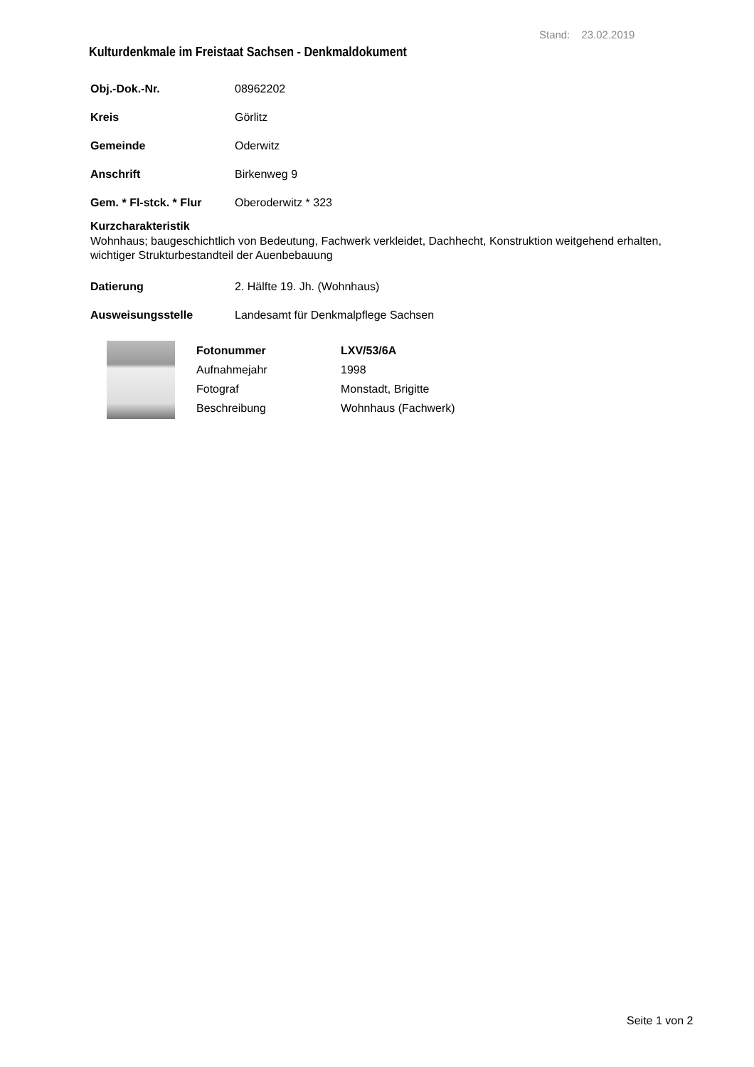Stand: 23.02.2019
Kulturdenkmale im Freistaat Sachsen - Denkmaldokument
Obj.-Dok.-Nr. 08962202
Kreis Görlitz
Gemeinde Oderwitz
Anschrift Birkenweg 9
Gem. * Fl-stck. * Flur Oberoderwitz * 323
Kurzcharakteristik
Wohnhaus; baugeschichtlich von Bedeutung, Fachwerk verkleidet, Dachhecht, Konstruktion weitgehend erhalten, wichtiger Strukturbestandteil der Auenbebauung
Datierung 2. Hälfte 19. Jh. (Wohnhaus)
Ausweisungsstelle Landesamt für Denkmalpflege Sachsen
Fotonummer LXV/53/6A Aufnahmejahr 1998 Fotograf Monstadt, Brigitte Beschreibung Wohnhaus (Fachwerk)
Seite 1 von 2